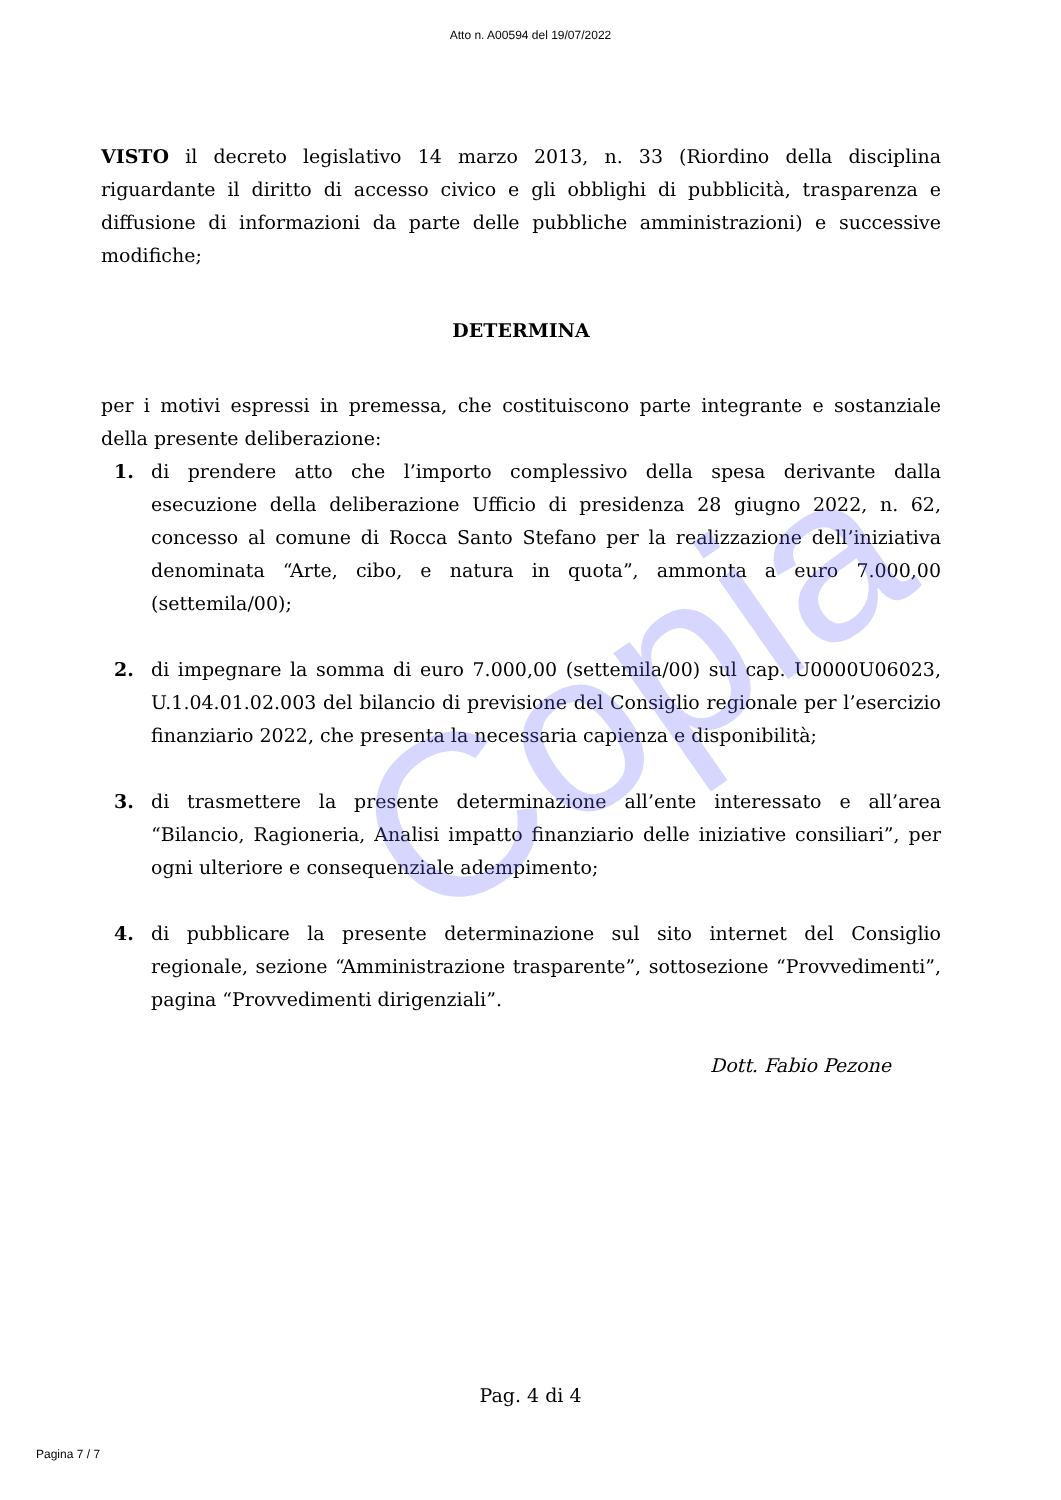Copia
Atto n. A00594 del 19/07/2022
VISTO il decreto legislativo 14 marzo 2013, n. 33 (Riordino della disciplina riguardante il diritto di accesso civico e gli obblighi di pubblicità, trasparenza e diffusione di informazioni da parte delle pubbliche amministrazioni) e successive modifiche;
DETERMINA
per i motivi espressi in premessa, che costituiscono parte integrante e sostanziale della presente deliberazione:
1. di prendere atto che l’importo complessivo della spesa derivante dalla esecuzione della deliberazione Ufficio di presidenza 28 giugno 2022, n. 62, concesso al comune di Rocca Santo Stefano per la realizzazione dell’iniziativa denominata “Arte, cibo, e natura in quota”, ammonta a euro 7.000,00 (settemila/00);
2. di impegnare la somma di euro 7.000,00 (settemila/00) sul cap. U0000U06023, U.1.04.01.02.003 del bilancio di previsione del Consiglio regionale per l’esercizio finanziario 2022, che presenta la necessaria capienza e disponibilità;
3. di trasmettere la presente determinazione all’ente interessato e all’area “Bilancio, Ragioneria, Analisi impatto finanziario delle iniziative consiliari”, per ogni ulteriore e consequenziale adempimento;
4. di pubblicare la presente determinazione sul sito internet del Consiglio regionale, sezione “Amministrazione trasparente”, sottosezione “Provvedimenti”, pagina “Provvedimenti dirigenziali”.
Dott. Fabio Pezone
Pag. 4 di 4
Pagina 7 / 7